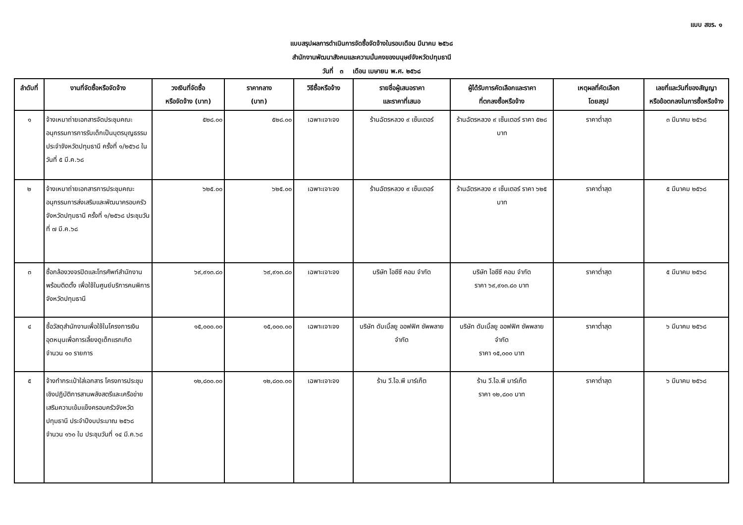แบบ สขร. ๑
แบบสรุปผลการดำเนินการจัดซื้อจัดจ้างในรอบเดือน มีนาคม ๒๕๖๘
สำนักงานพัฒนาสังคมและความมั่นคงของมนุษย์จังหวัดปทุมธานี
วันที่ ๓ เดือน เมษายน พ.ศ. ๒๕๖๘
| ลำดับที่ | งานที่จัดซื้อหรือจัดจ้าง | วงเงินที่จัดซื้อ หรือจัดจ้าง (บาท) | ราคากลาง (บาท) | วิธีซื้อหรือจ้าง | รายชื่อผู้เสนอราคา และราคาที่เสนอ | ผู้ได้รับการคัดเลือกและราคา ที่ตกลงซื้อหรือจ้าง | เหตุผลที่คัดเลือก โดยสรุป | เลขที่และวันที่ของสัญญา หรือข้อตกลงในการซื้อหรือจ้าง |
| --- | --- | --- | --- | --- | --- | --- | --- | --- |
| ๑ | จ้างเหมาถ่ายเอกสารจัดประชุมคณะอนุกรรมการการรับเด็กเป็นบุตรบุญธรรมประจำจังหวัดปทุมธานี ครั้งที่ ๑/๒๕๖๘ ในวันที่ ๕ มี.ค.๖๘ | ๕๒๘.๐๐ | ๕๒๘.๐๐ | เฉพาะเจาะจง | ร้านฉัตรหลวง ๙ เซ็นเตอร์ | ร้านฉัตรหลวง ๙ เซ็นเตอร์ ราคา ๕๒๘ บาท | ราคาต่ำสุด | ๓ มีนาคม ๒๕๖๘ |
| ๒ | จ้างเหมาถ่ายเอกสารการประชุมคณะอนุกรรมการส่งเสริมและพัฒนาครอบครัวจังหวัดปทุมธานี ครั้งที่ ๑/๒๕๖๘ ประชุมวันที่ ๗ มี.ค.๖๘ | ๖๒๕.๐๐ | ๖๒๕.๐๐ | เฉพาะเจาะจง | ร้านฉัตรหลวง ๙ เซ็นเตอร์ | ร้านฉัตรหลวง ๙ เซ็นเตอร์ ราคา ๖๒๕ บาท | ราคาต่ำสุด | ๕ มีนาคม ๒๕๖๘ |
| ๓ | ซื้อกล้องวงจรปิดและโทรศัพท์สำนักงานพร้อมติดตั้ง เพื่อใช้ในศูนย์บริการคนพิการจังหวัดปทุมธานี | ๖๙,๙๑๓.๘๐ | ๖๙,๙๑๓.๘๐ | เฉพาะเจาะจง | บริษัท ไอซีซี คอม จำกัด | บริษัท ไอซีซี คอม จำกัด ราคา ๖๙,๙๑๓.๘๐ บาท | ราคาต่ำสุด | ๕ มีนาคม ๒๕๖๘ |
| ๔ | ซื้อวัสดุสำนักงานเพื่อใช้ในโครงการเงินอุดหนุนเพื่อการเลี้ยงดูเด็กแรกเกิด จำนวน ๑๐ รายการ | ๑๕,๐๐๐.๐๐ | ๑๕,๐๐๐.๐๐ | เฉพาะเจาะจง | บริษัท ดับเบิ้ลยู ออฟฟิศ ซัพพลาย จำกัด | บริษัท ดับเบิ้ลยู ออฟฟิศ ซัพพลาย จำกัด ราคา ๑๕,๐๐๐ บาท | ราคาต่ำสุด | ๖ มีนาคม ๒๕๖๘ |
| ๕ | จ้างทำกระเป๋าใส่เอกสาร โครงการประชุมเชิงปฏิบัติการสานพลังสตรีและเครือข่าย เสริมความเข้มแข็งครอบครัวจังหวัดปทุมธานี ประจำปีงบประมาณ ๒๕๖๘ จำนวน ๑๖๐ ใบ ประชุมวันที่ ๑๔ มี.ค.๖๘ | ๑๒,๘๐๐.๐๐ | ๑๒,๘๐๐.๐๐ | เฉพาะเจาะจง | ร้าน วี.ไอ.พี มาร์เก็ต | ร้าน วี.ไอ.พี มาร์เก็ต ราคา ๑๒,๘๐๐ บาท | ราคาต่ำสุด | ๖ มีนาคม ๒๕๖๘ |